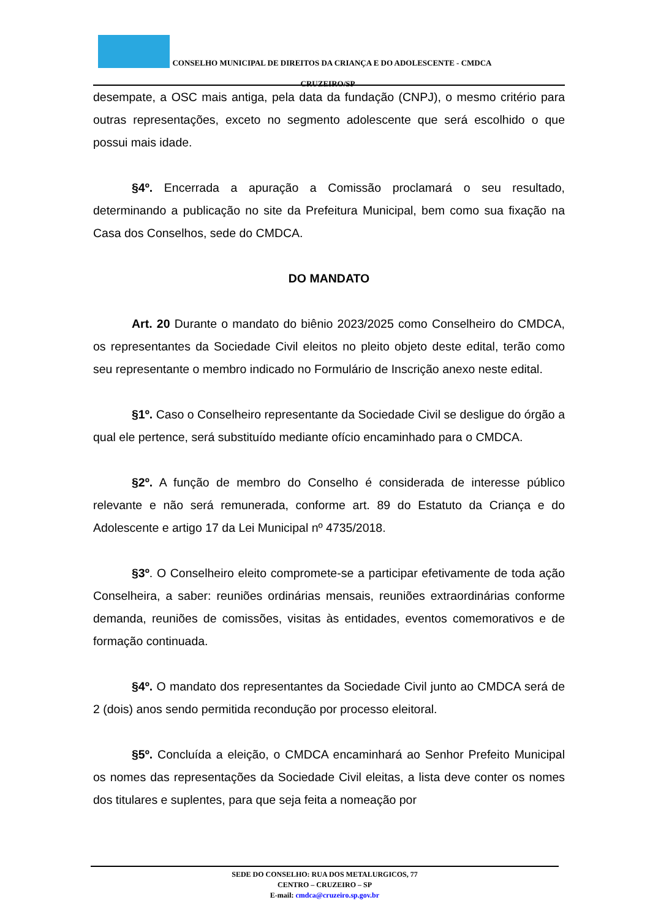CONSELHO MUNICIPAL DE DIREITOS DA CRIANÇA E DO ADOLESCENTE - CMDCA
CRUZEIRO/SP
desempate, a OSC mais antiga, pela data da fundação (CNPJ), o mesmo critério para outras representações, exceto no segmento adolescente que será escolhido o que possui mais idade.
§4º. Encerrada a apuração a Comissão proclamará o seu resultado, determinando a publicação no site da Prefeitura Municipal, bem como sua fixação na Casa dos Conselhos, sede do CMDCA.
DO MANDATO
Art. 20 Durante o mandato do biênio 2023/2025 como Conselheiro do CMDCA, os representantes da Sociedade Civil eleitos no pleito objeto deste edital, terão como seu representante o membro indicado no Formulário de Inscrição anexo neste edital.
§1º. Caso o Conselheiro representante da Sociedade Civil se desligue do órgão a qual ele pertence, será substituído mediante ofício encaminhado para o CMDCA.
§2º. A função de membro do Conselho é considerada de interesse público relevante e não será remunerada, conforme art. 89 do Estatuto da Criança e do Adolescente e artigo 17 da Lei Municipal nº 4735/2018.
§3º. O Conselheiro eleito compromete-se a participar efetivamente de toda ação Conselheira, a saber: reuniões ordinárias mensais, reuniões extraordinárias conforme demanda, reuniões de comissões, visitas às entidades, eventos comemorativos e de formação continuada.
§4º. O mandato dos representantes da Sociedade Civil junto ao CMDCA será de 2 (dois) anos sendo permitida recondução por processo eleitoral.
§5º. Concluída a eleição, o CMDCA encaminhará ao Senhor Prefeito Municipal os nomes das representações da Sociedade Civil eleitas, a lista deve conter os nomes dos titulares e suplentes, para que seja feita a nomeação por
SEDE DO CONSELHO: RUA DOS METALURGICOS, 77
CENTRO – CRUZEIRO – SP
E-mail: cmdca@cruzeiro.sp.gov.br